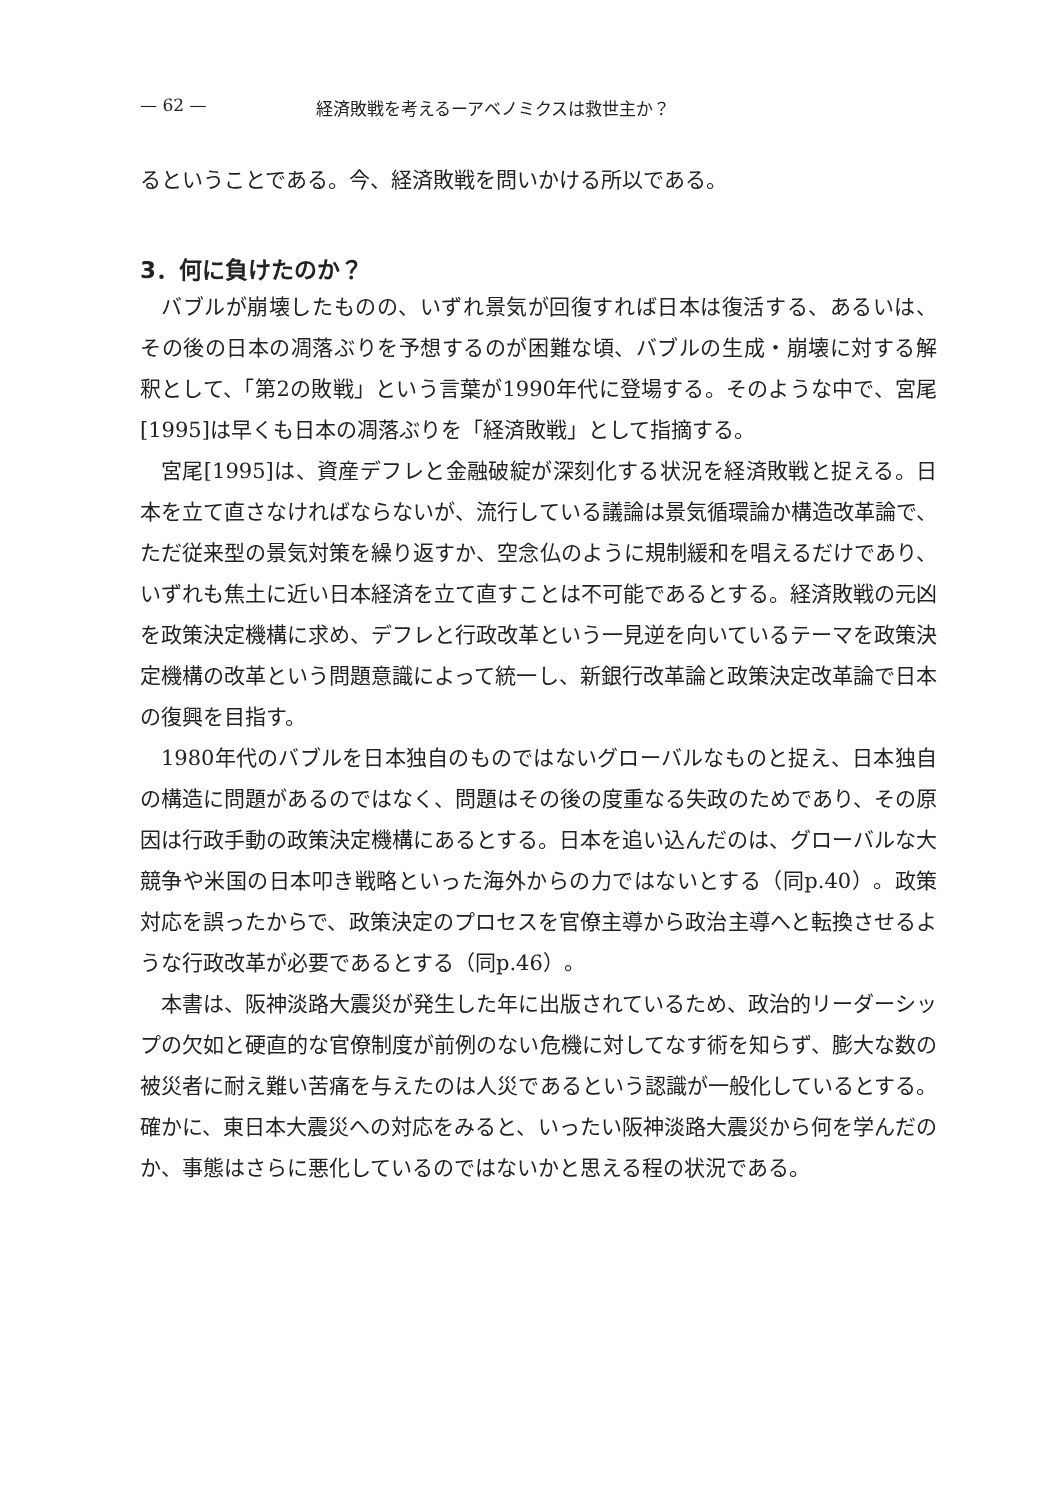— 62 — 経済敗戦を考えるーアベノミクスは救世主か？
るということである。今、経済敗戦を問いかける所以である。
3．何に負けたのか？
バブルが崩壊したものの、いずれ景気が回復すれば日本は復活する、あるいは、その後の日本の凋落ぶりを予想するのが困難な頃、バブルの生成・崩壊に対する解釈として、「第2の敗戦」という言葉が1990年代に登場する。そのような中で、宮尾[1995]は早くも日本の凋落ぶりを「経済敗戦」として指摘する。
宮尾[1995]は、資産デフレと金融破綻が深刻化する状況を経済敗戦と捉える。日本を立て直さなければならないが、流行している議論は景気循環論か構造改革論で、ただ従来型の景気対策を繰り返すか、空念仏のように規制緩和を唱えるだけであり、いずれも焦土に近い日本経済を立て直すことは不可能であるとする。経済敗戦の元凶を政策決定機構に求め、デフレと行政改革という一見逆を向いているテーマを政策決定機構の改革という問題意識によって統一し、新銀行改革論と政策決定改革論で日本の復興を目指す。
1980年代のバブルを日本独自のものではないグローバルなものと捉え、日本独自の構造に問題があるのではなく、問題はその後の度重なる失政のためであり、その原因は行政手動の政策決定機構にあるとする。日本を追い込んだのは、グローバルな大競争や米国の日本叩き戦略といった海外からの力ではないとする（同p.40）。政策対応を誤ったからで、政策決定のプロセスを官僚主導から政治主導へと転換させるような行政改革が必要であるとする（同p.46）。
本書は、阪神淡路大震災が発生した年に出版されているため、政治的リーダーシップの欠如と硬直的な官僚制度が前例のない危機に対してなす術を知らず、膨大な数の被災者に耐え難い苦痛を与えたのは人災であるという認識が一般化しているとする。確かに、東日本大震災への対応をみると、いったい阪神淡路大震災から何を学んだのか、事態はさらに悪化しているのではないかと思える程の状況である。